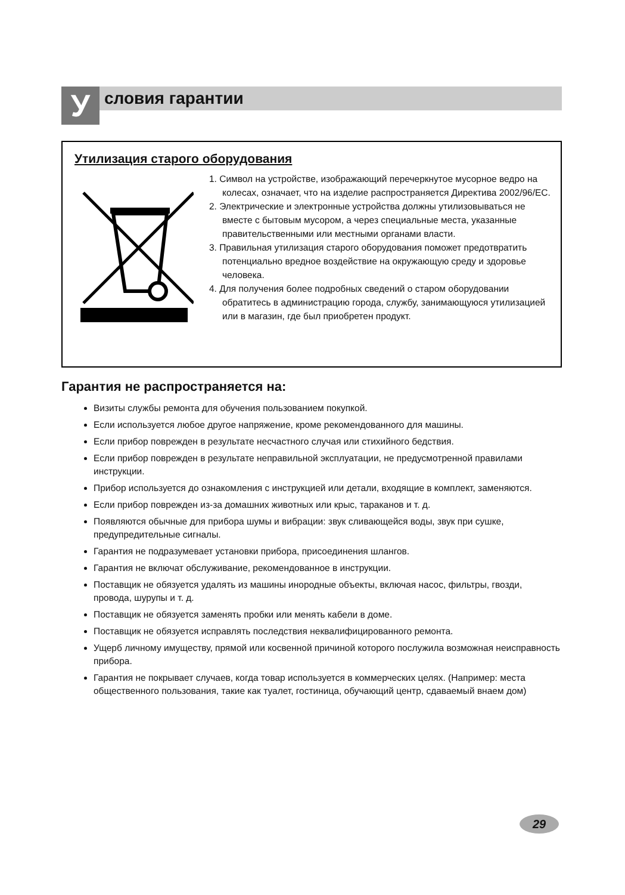Условия гарантии
Утилизация старого оборудования
1. Символ на устройстве, изображающий перечеркнутое мусорное ведро на колесах, означает, что на изделие распространяется Директива 2002/96/EC.
2. Электрические и электронные устройства должны утилизовываться не вместе с бытовым мусором, а через специальные места, указанные правительственными или местными органами власти.
3. Правильная утилизация старого оборудования поможет предотвратить потенциально вредное воздействие на окружающую среду и здоровье человека.
4. Для получения более подробных сведений о старом оборудовании обратитесь в администрацию города, службу, занимающуюся утилизацией или в магазин, где был приобретен продукт.
Гарантия не распространяется на:
Визиты службы ремонта для обучения пользованием покупкой.
Если используется любое другое напряжение, кроме рекомендованного для машины.
Если прибор поврежден в результате несчастного случая или стихийного бедствия.
Если прибор поврежден в результате неправильной эксплуатации, не предусмотренной правилами инструкции.
Прибор используется до ознакомления с инструкцией или детали, входящие в комплект, заменяются.
Если прибор поврежден из-за домашних животных или крыс, тараканов и т. д.
Появляются обычные для прибора шумы и вибрации: звук сливающейся воды, звук при сушке, предупредительные сигналы.
Гарантия не подразумевает установки прибора, присоединения шлангов.
Гарантия не включат обслуживание, рекомендованное в инструкции.
Поставщик не обязуется удалять из машины инородные объекты, включая насос, фильтры, гвозди, провода, шурупы и т. д.
Поставщик не обязуется заменять пробки или менять кабели в доме.
Поставщик не обязуется исправлять последствия неквалифицированного ремонта.
Ущерб личному имуществу, прямой или косвенной причиной которого послужила возможная неисправность прибора.
Гарантия не покрывает случаев, когда товар используется в коммерческих целях. (Например: места общественного пользования, такие как туалет, гостиница, обучающий центр, сдаваемый внаем дом)
29